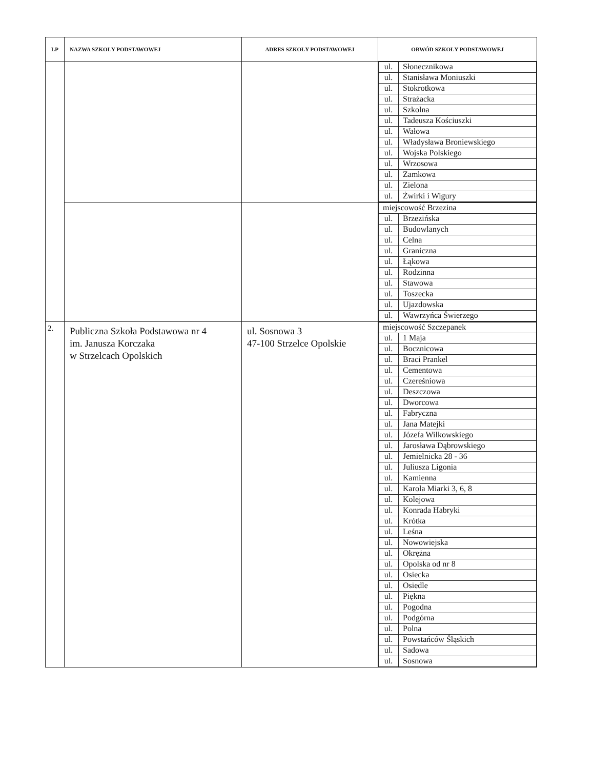| LP | NAZWA SZKOŁY PODSTAWOWEJ | ADRES SZKOŁY PODSTAWOWEJ | OBWÓD SZKOŁY PODSTAWOWEJ |
| --- | --- | --- | --- |
| | | | / ul. / Słonecznikowa / / ul. / Stanisława Moniuszki / / ul. / Stokrotkowa / / ul. / Strażacka / / ul. / Szkolna / / ul. / Tadeusza Kościuszki / / ul. / Wałowa / / ul. / Władysława Broniewskiego / / ul. / Wojska Polskiego / / ul. / Wrzosowa / / ul. / Zamkowa / / ul. / Zielona / / ul. / Żwirki i Wigury / |
| | | | / miejscowość Brzezina / / / ul. / Brzezińska / / ul. / Budowlanych / / ul. / Celna / / ul. / Graniczna / / ul. / Łąkowa / / ul. / Rodzinna / / ul. / Stawowa / / ul. / Toszecka / / ul. / Ujazdowska / / ul. / Wawrzyńca Świerzego / |
| 2. | Publiczna Szkoła Podstawowa nr 4 im. Janusza Korczaka w Strzelcach Opolskich | ul. Sosnowa 3 47-100 Strzelce Opolskie | / miejscowość Szczepanek / / / ul. / 1 Maja / / ul. / Bocznicowa / / ul. / Braci Prankel / / ul. / Cementowa / / ul. / Czereśniowa / / ul. / Deszczowa / / ul. / Dworcowa / / ul. / Fabryczna / / ul. / Jana Matejki / / ul. / Józefa Wilkowskiego / / ul. / Jarosława Dąbrowskiego / / ul. / Jemielnicka 28 - 36 / / ul. / Juliusza Ligonia / / ul. / Kamienna / / ul. / Karola Miarki 3, 6, 8 / / ul. / Kolejowa / / ul. / Konrada Habryki / / ul. / Krótka / / ul. / Leśna / / ul. / Nowowiejska / / ul. / Okrężna / / ul. / Opolska od nr 8 / / ul. / Osiecka / / ul. / Osiedle / / ul. / Piękna / / ul. / Pogodna / / ul. / Podgórna / / ul. / Polna / / ul. / Powstańców Śląskich / / ul. / Sadowa / / ul. / Sosnowa / |